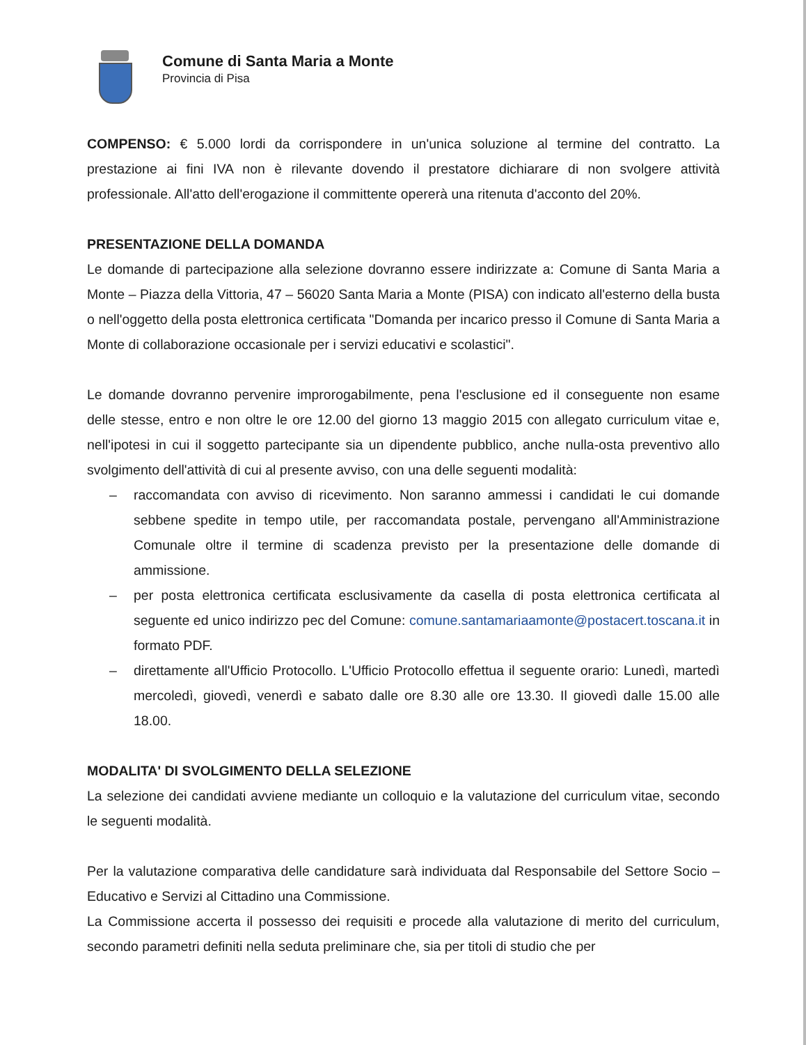Comune di Santa Maria a Monte
Provincia di Pisa
COMPENSO: € 5.000 lordi da corrispondere in un'unica soluzione al termine del contratto. La prestazione ai fini IVA non è rilevante dovendo il prestatore dichiarare di non svolgere attività professionale. All'atto dell'erogazione il committente opererà una ritenuta d'acconto del 20%.
PRESENTAZIONE DELLA DOMANDA
Le domande di partecipazione alla selezione dovranno essere indirizzate a: Comune di Santa Maria a Monte – Piazza della Vittoria, 47 – 56020 Santa Maria a Monte (PISA) con indicato all'esterno della busta o nell'oggetto della posta elettronica certificata "Domanda per incarico presso il Comune di Santa Maria a Monte di collaborazione occasionale per i servizi educativi e scolastici".
Le domande dovranno pervenire improrogabilmente, pena l'esclusione ed il conseguente non esame delle stesse, entro e non oltre le ore 12.00 del giorno 13 maggio 2015 con allegato curriculum vitae e, nell'ipotesi in cui il soggetto partecipante sia un dipendente pubblico, anche nulla-osta preventivo allo svolgimento dell'attività di cui al presente avviso, con una delle seguenti modalità:
– raccomandata con avviso di ricevimento. Non saranno ammessi i candidati le cui domande sebbene spedite in tempo utile, per raccomandata postale, pervengano all'Amministrazione Comunale oltre il termine di scadenza previsto per la presentazione delle domande di ammissione.
– per posta elettronica certificata esclusivamente da casella di posta elettronica certificata al seguente ed unico indirizzo pec del Comune: comune.santamariaamonte@postacert.toscana.it in formato PDF.
– direttamente all'Ufficio Protocollo. L'Ufficio Protocollo effettua il seguente orario: Lunedì, martedì mercoledì, giovedì, venerdì e sabato dalle ore 8.30 alle ore 13.30. Il giovedì dalle 15.00 alle 18.00.
MODALITA' DI SVOLGIMENTO DELLA SELEZIONE
La selezione dei candidati avviene mediante un colloquio e la valutazione del curriculum vitae, secondo le seguenti modalità.
Per la valutazione comparativa delle candidature sarà individuata dal Responsabile del Settore Socio – Educativo e Servizi al Cittadino una Commissione.
La Commissione accerta il possesso dei requisiti e procede alla valutazione di merito del curriculum, secondo parametri definiti nella seduta preliminare che, sia per titoli di studio che per